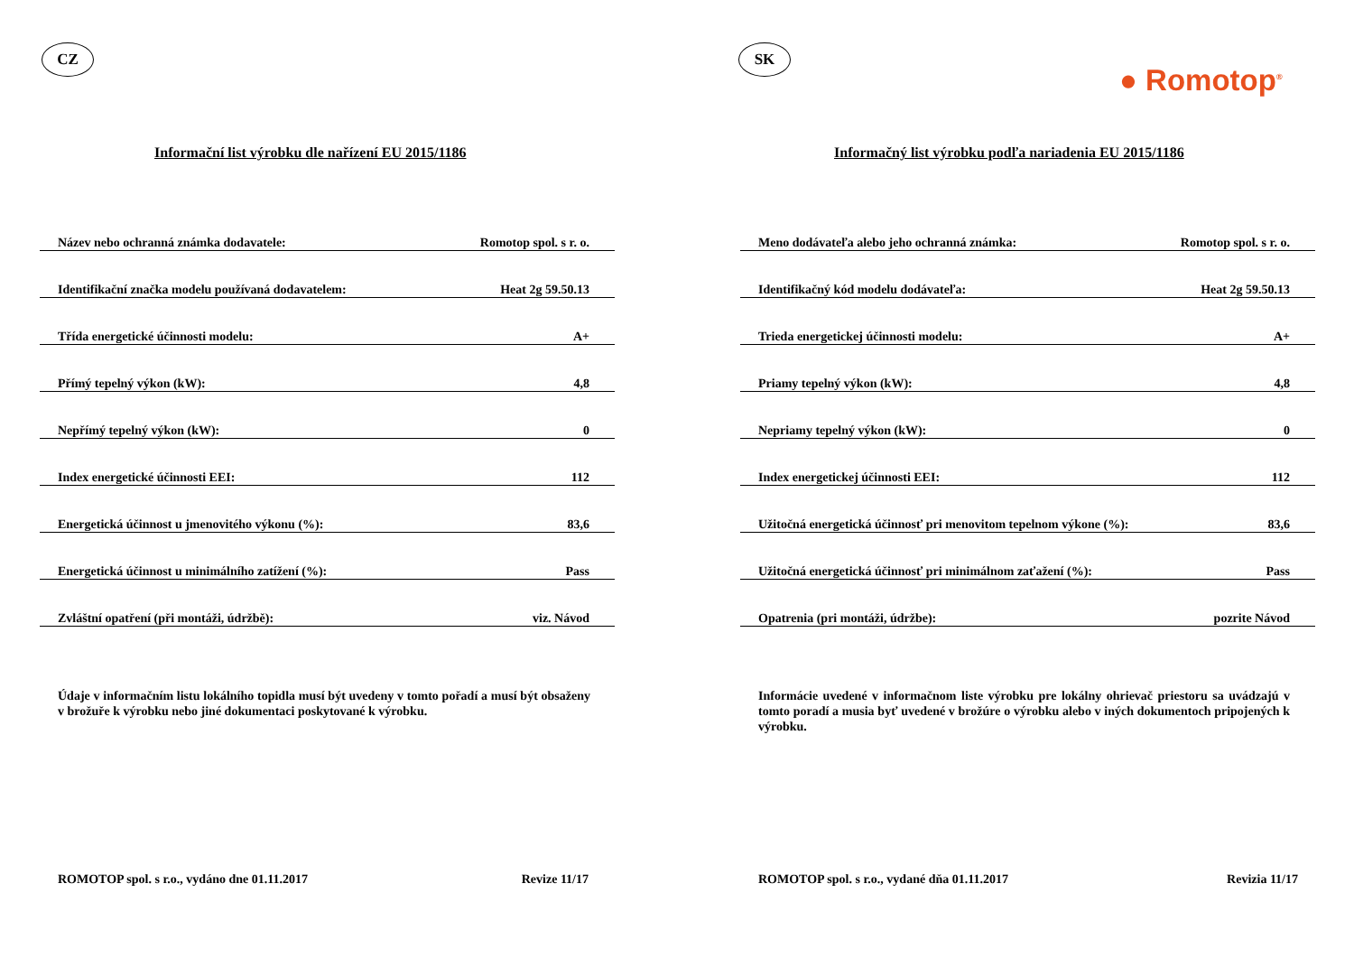CZ
Informační list výrobku dle nařízení EU 2015/1186
| Název nebo ochranná známka dodavatele: | Romotop spol. s r. o. |
| Identifikační značka modelu používaná dodavatelem: | Heat 2g 59.50.13 |
| Třída energetické účinnosti modelu: | A+ |
| Přímý tepelný výkon (kW): | 4,8 |
| Nepřímý tepelný výkon (kW): | 0 |
| Index energetické účinnosti EEI: | 112 |
| Energetická účinnost u jmenovitého výkonu (%): | 83,6 |
| Energetická účinnost u minimálního zatížení (%): | Pass |
| Zvláštní opatření (při montáži, údržbě): | viz. Návod |
Údaje v informačním listu lokálního topidla musí být uvedeny v tomto pořadí a musí být obsaženy v brožuře k výrobku nebo jiné dokumentaci poskytované k výrobku.
ROMOTOP spol. s r.o., vydáno dne 01.11.2017 Revize 11/17
SK
● Romotop<sup>®</sup>
Informačný list výrobku podľa nariadenia EU 2015/1186
| Meno dodávateľa alebo jeho ochranná známka: | Romotop spol. s r. o. |
| Identifikačný kód modelu dodávateľa: | Heat 2g 59.50.13 |
| Trieda energetickej účinnosti modelu: | A+ |
| Priamy tepelný výkon (kW): | 4,8 |
| Nepriamy tepelný výkon (kW): | 0 |
| Index energetickej účinnosti EEI: | 112 |
| Užitočná energetická účinnosť pri menovitom tepelnom výkone (%): | 83,6 |
| Užitočná energetická účinnosť pri minimálnom zaťažení (%): | Pass |
| Opatrenia (pri montáži, údržbe): | pozrite Návod |
Informácie uvedené v informačnom liste výrobku pre lokálny ohrievač priestoru sa uvádzajú v tomto poradí a musia byť uvedené v brožúre o výrobku alebo v iných dokumentoch pripojených k výrobku.
ROMOTOP spol. s r.o., vydané dňa 01.11.2017 Revizia 11/17